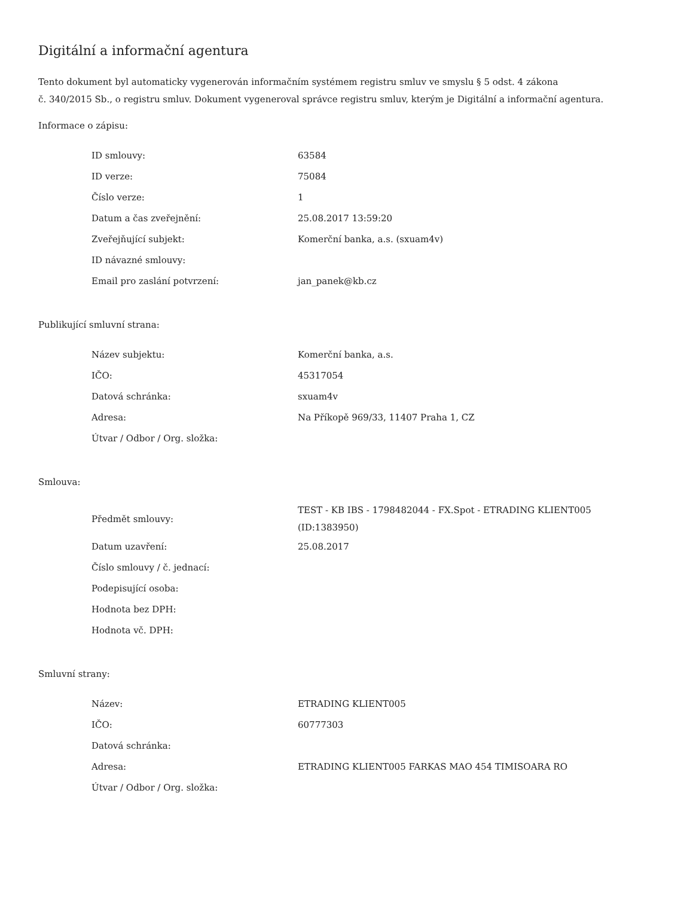Digitální a informační agentura
Tento dokument byl automaticky vygenerován informačním systémem registru smluv ve smyslu § 5 odst. 4 zákona
č. 340/2015 Sb., o registru smluv. Dokument vygeneroval správce registru smluv, kterým je Digitální a informační agentura.
Informace o zápisu:
| ID smlouvy: | 63584 |
| ID verze: | 75084 |
| Číslo verze: | 1 |
| Datum a čas zveřejnění: | 25.08.2017 13:59:20 |
| Zveřejňující subjekt: | Komerční banka, a.s. (sxuam4v) |
| ID návazné smlouvy: | |
| Email pro zaslání potvrzení: | jan_panek@kb.cz |
Publikující smluvní strana:
| Název subjektu: | Komerční banka, a.s. |
| IČO: | 45317054 |
| Datová schránka: | sxuam4v |
| Adresa: | Na Příkopě 969/33, 11407 Praha 1, CZ |
| Útvar / Odbor / Org. složka: | |
Smlouva:
| Předmět smlouvy: | TEST - KB IBS - 1798482044 - FX.Spot - ETRADING KLIENT005 (ID:1383950) |
| Datum uzavření: | 25.08.2017 |
| Číslo smlouvy / č. jednací: | |
| Podepisující osoba: | |
| Hodnota bez DPH: | |
| Hodnota vč. DPH: | |
Smluvní strany:
| Název: | ETRADING KLIENT005 |
| IČO: | 60777303 |
| Datová schránka: | |
| Adresa: | ETRADING KLIENT005 FARKAS MAO 454 TIMISOARA RO |
| Útvar / Odbor / Org. složka: | |